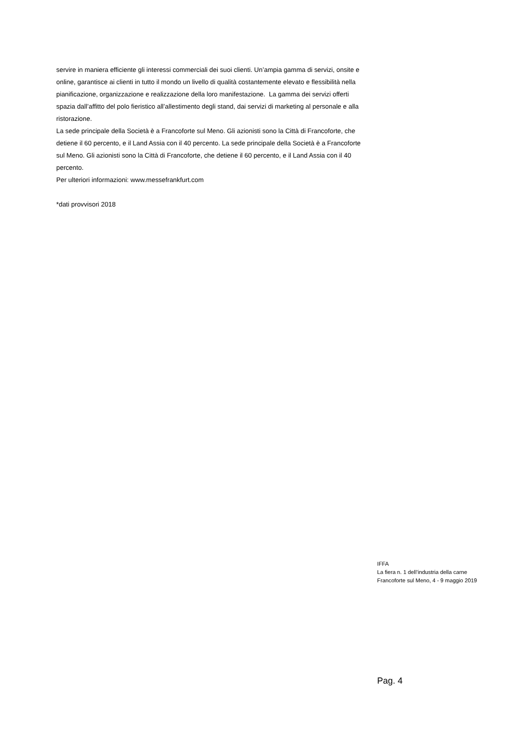servire in maniera efficiente gli interessi commerciali dei suoi clienti. Un’ampia gamma di servizi, onsite e online, garantisce ai clienti in tutto il mondo un livello di qualità costantemente elevato e flessibilità nella pianificazione, organizzazione e realizzazione della loro manifestazione. La gamma dei servizi offerti spazia dall’affitto del polo fieristico all’allestimento degli stand, dai servizi di marketing al personale e alla ristorazione.
La sede principale della Società è a Francoforte sul Meno. Gli azionisti sono la Città di Francoforte, che detiene il 60 percento, e il Land Assia con il 40 percento. La sede principale della Società è a Francoforte sul Meno. Gli azionisti sono la Città di Francoforte, che detiene il 60 percento, e il Land Assia con il 40 percento.
Per ulteriori informazioni: www.messefrankfurt.com
*dati provvisori 2018
IFFA
La fiera n. 1 dell’industria della carne
Francoforte sul Meno, 4 - 9 maggio 2019
Pag. 4